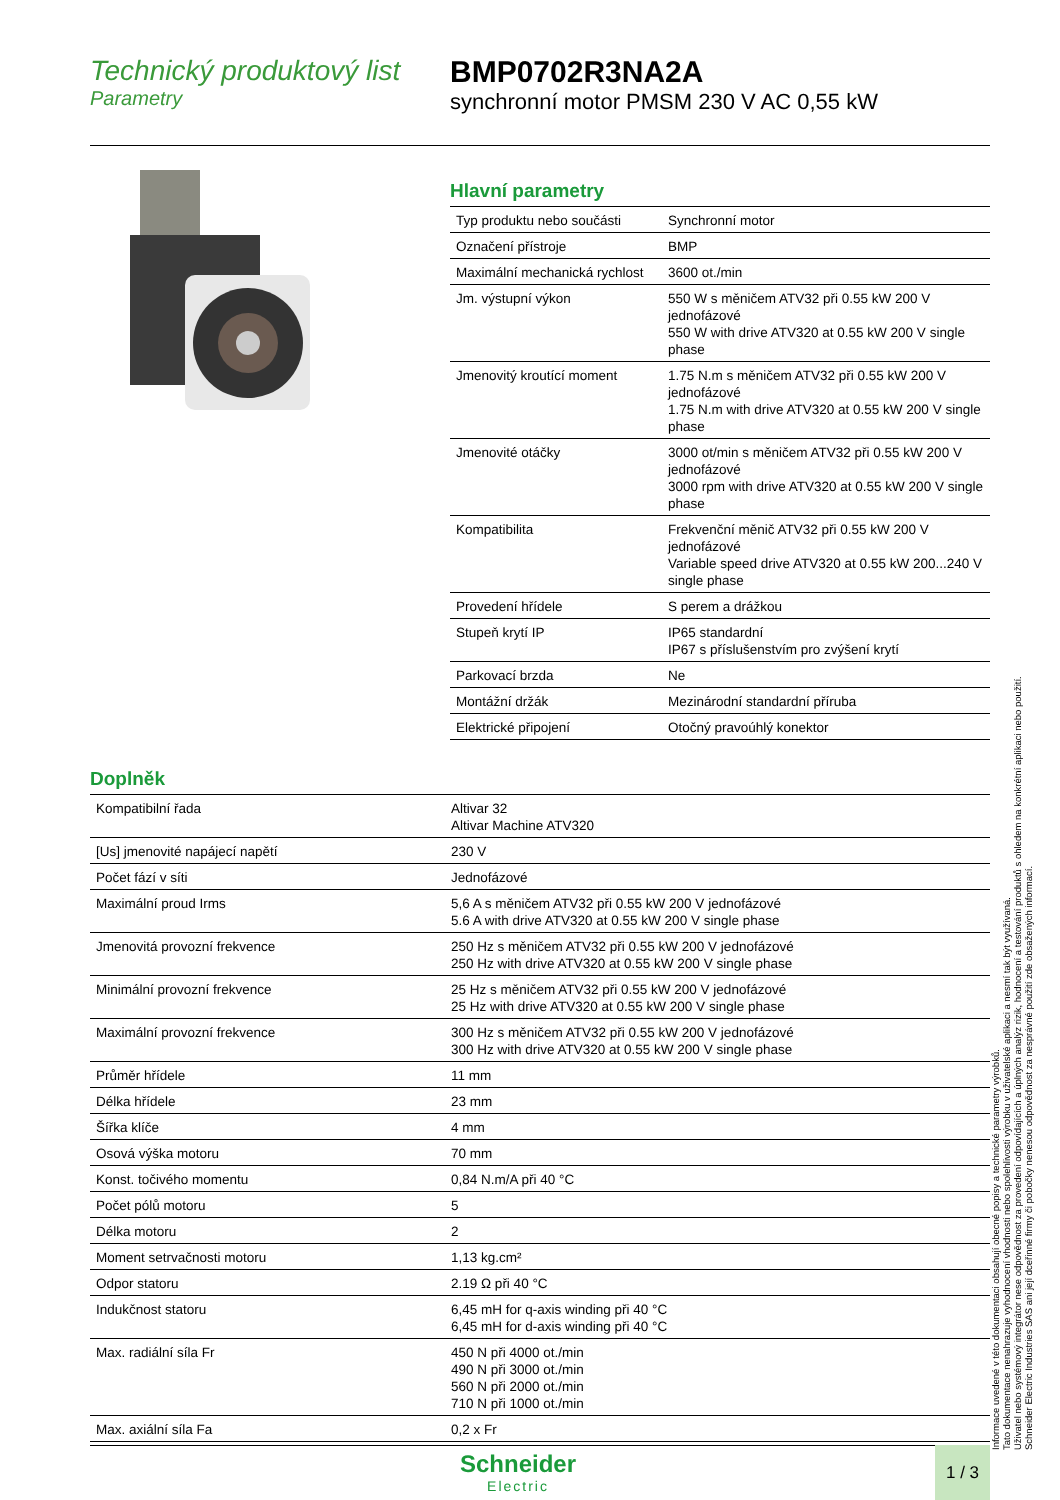Technický produktový list
Parametry
BMP0702R3NA2A
synchronní motor PMSM 230 V AC 0,55 kW
Hlavní parametry
| Typ produktu nebo součásti | Synchronní motor |
| Označení přístroje | BMP |
| Maximální mechanická rychlost | 3600 ot./min |
| Jm. výstupní výkon | 550 W s měničem ATV32 při 0.55 kW 200 V jednofázové 550 W with drive ATV320 at 0.55 kW 200 V single phase |
| Jmenovitý kroutící moment | 1.75 N.m s měničem ATV32 při 0.55 kW 200 V jednofázové 1.75 N.m with drive ATV320 at 0.55 kW 200 V single phase |
| Jmenovité otáčky | 3000 ot/min s měničem ATV32 při 0.55 kW 200 V jednofázové 3000 rpm with drive ATV320 at 0.55 kW 200 V single phase |
| Kompatibilita | Frekvenční měnič ATV32 při 0.55 kW 200 V jednofázové Variable speed drive ATV320 at 0.55 kW 200...240 V single phase |
| Provedení hřídele | S perem a drážkou |
| Stupeň krytí IP | IP65 standardní IP67 s příslušenstvím pro zvýšení krytí |
| Parkovací brzda | Ne |
| Montážní držák | Mezinárodní standardní příruba |
| Elektrické připojení | Otočný pravoúhlý konektor |
Doplněk
| Kompatibilní řada | Altivar 32 Altivar Machine ATV320 |
| [Us] jmenovité napájecí napětí | 230 V |
| Počet fází v síti | Jednofázové |
| Maximální proud Irms | 5,6 A s měničem ATV32 při 0.55 kW 200 V jednofázové 5.6 A with drive ATV320 at 0.55 kW 200 V single phase |
| Jmenovitá provozní frekvence | 250 Hz s měničem ATV32 při 0.55 kW 200 V jednofázové 250 Hz with drive ATV320 at 0.55 kW 200 V single phase |
| Minimální provozní frekvence | 25 Hz s měničem ATV32 při 0.55 kW 200 V jednofázové 25 Hz with drive ATV320 at 0.55 kW 200 V single phase |
| Maximální provozní frekvence | 300 Hz s měničem ATV32 při 0.55 kW 200 V jednofázové 300 Hz with drive ATV320 at 0.55 kW 200 V single phase |
| Průměr hřídele | 11 mm |
| Délka hřídele | 23 mm |
| Šířka klíče | 4 mm |
| Osová výška motoru | 70 mm |
| Konst. točivého momentu | 0,84 N.m/A při 40 °C |
| Počet pólů motoru | 5 |
| Délka motoru | 2 |
| Moment setrvačnosti motoru | 1,13 kg.cm² |
| Odpor statoru | 2.19 Ω při 40 °C |
| Indukčnost statoru | 6,45 mH for q-axis winding při 40 °C 6,45 mH for d-axis winding při 40 °C |
| Max. radiální síla Fr | 450 N při 4000 ot./min 490 N při 3000 ot./min 560 N při 2000 ot./min 710 N při 1000 ot./min |
| Max. axiální síla Fa | 0,2 x Fr |
Informace uvedené v této dokumentaci obsahují obecné popisy a technické parametry výrobků.
Tato dokumentace nenahrazuje vyhodnocení vhodnosti nebo spolehlivosti výrobku v uživatelské aplikaci a nesmí tak být využívaná.
Uživatel nebo systémový integrátor nese odpovědnost za provedení odpovídajících a úplných analýz rizik, hodnocení a testování produktů s ohledem na konkrétní aplikaci nebo použití.
Schneider Electric Industries SAS ani její dceřinné firmy či pobočky nenesou odpovědnost za nesprávné použití zde obsažených informací.
Schneider
Electric
1 / 3